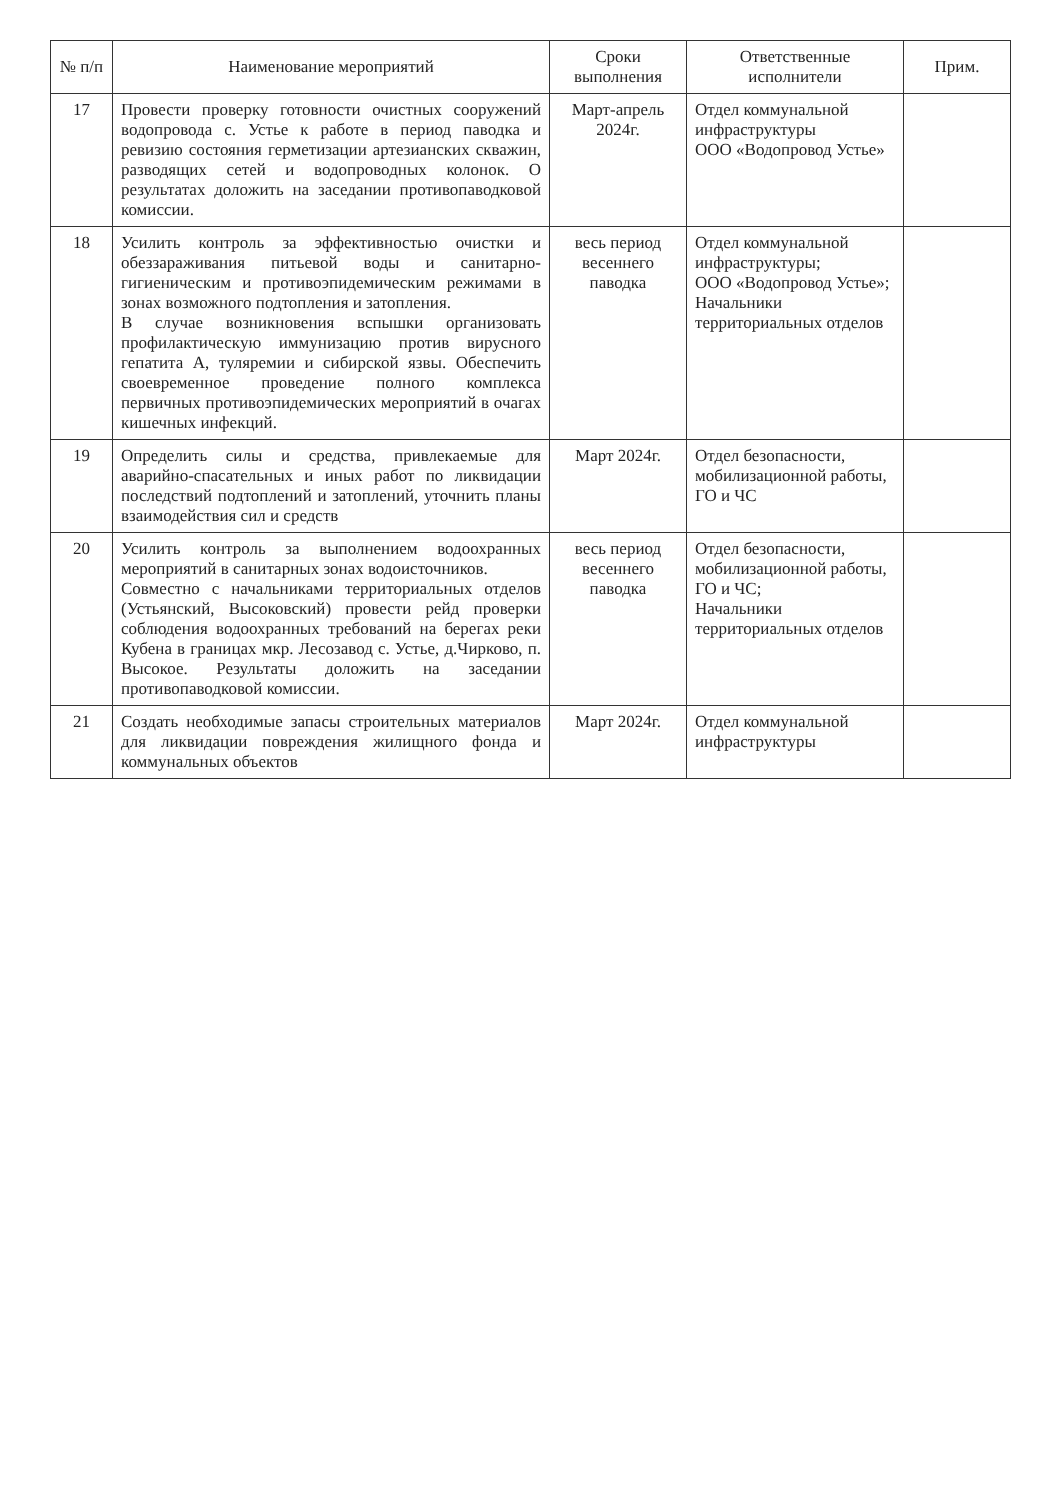| № п/п | Наименование мероприятий | Сроки выполнения | Ответственные исполнители | Прим. |
| --- | --- | --- | --- | --- |
| 17 | Провести проверку готовности очистных сооружений водопровода с. Устье к работе в период паводка и ревизию состояния герметизации артезианских скважин, разводящих сетей и водопроводных колонок. О результатах доложить на заседании противопаводковой комиссии. | Март-апрель 2024г. | Отдел коммунальной инфраструктуры ООО «Водопровод Устье» | |
| 18 | Усилить контроль за эффективностью очистки и обеззараживания питьевой воды и санитарно-гигиеническим и противоэпидемическим режимами в зонах возможного подтопления и затопления. В случае возникновения вспышки организовать профилактическую иммунизацию против вирусного гепатита А, туляремии и сибирской язвы. Обеспечить своевременное проведение полного комплекса первичных противоэпидемических мероприятий в очагах кишечных инфекций. | весь период весеннего паводка | Отдел коммунальной инфраструктуры; ООО «Водопровод Устье»; Начальники территориальных отделов | |
| 19 | Определить силы и средства, привлекаемые для аварийно-спасательных и иных работ по ликвидации последствий подтоплений и затоплений, уточнить планы взаимодействия сил и средств | Март 2024г. | Отдел безопасности, мобилизационной работы, ГО и ЧС | |
| 20 | Усилить контроль за выполнением водоохранных мероприятий в санитарных зонах водоисточников. Совместно с начальниками территориальных отделов (Устьянский, Высоковский) провести рейд проверки соблюдения водоохранных требований на берегах реки Кубена в границах мкр. Лесозавод с. Устье, д.Чирково, п. Высокое. Результаты доложить на заседании противопаводковой комиссии. | весь период весеннего паводка | Отдел безопасности, мобилизационной работы, ГО и ЧС; Начальники территориальных отделов | |
| 21 | Создать необходимые запасы строительных материалов для ликвидации повреждения жилищного фонда и коммунальных объектов | Март 2024г. | Отдел коммунальной инфраструктуры | |